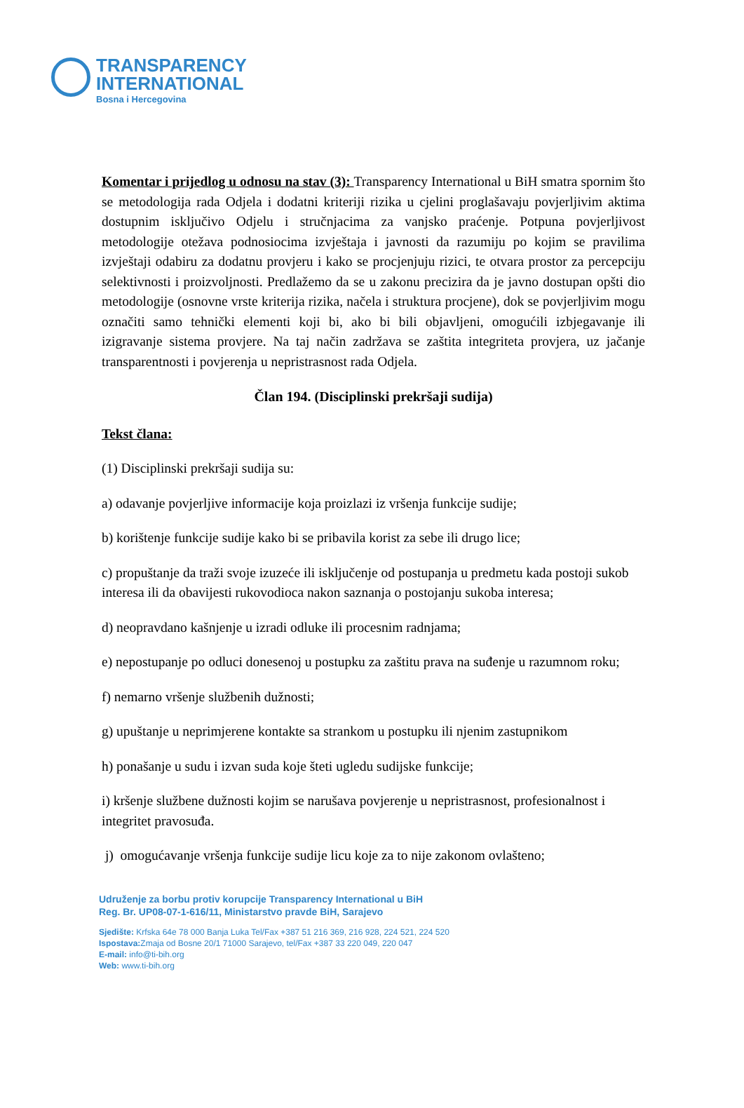TRANSPARENCY
INTERNATIONAL
Bosna i Hercegovina
Komentar i prijedlog u odnosu na stav (3): Transparency International u BiH smatra spornim što se metodologija rada Odjela i dodatni kriteriji rizika u cjelini proglašavaju povjerljivim aktima dostupnim isključivo Odjelu i stručnjacima za vanjsko praćenje. Potpuna povjerljivost metodologije otežava podnosiocima izvještaja i javnosti da razumiju po kojim se pravilima izvještaji odabiru za dodatnu provjeru i kako se procjenjuju rizici, te otvara prostor za percepciju selektivnosti i proizvoljnosti. Predlažemo da se u zakonu precizira da je javno dostupan opšti dio metodologije (osnovne vrste kriterija rizika, načela i struktura procjene), dok se povjerljivim mogu označiti samo tehnički elementi koji bi, ako bi bili objavljeni, omogućili izbjegavanje ili izigravanje sistema provjere. Na taj način zadržava se zaštita integriteta provjera, uz jačanje transparentnosti i povjerenja u nepristrasnost rada Odjela.
Član 194. (Disciplinski prekršaji sudija)
Tekst člana:
(1) Disciplinski prekršaji sudija su:
a) odavanje povjerljive informacije koja proizlazi iz vršenja funkcije sudije;
b) korištenje funkcije sudije kako bi se pribavila korist za sebe ili drugo lice;
c) propuštanje da traži svoje izuzeće ili isključenje od postupanja u predmetu kada postoji sukob interesa ili da obavijesti rukovodioca nakon saznanja o postojanju sukoba interesa;
d) neopravdano kašnjenje u izradi odluke ili procesnim radnjama;
e) nepostupanje po odluci donesenoj u postupku za zaštitu prava na suđenje u razumnom roku;
f) nemarno vršenje službenih dužnosti;
g) upuštanje u neprimjerene kontakte sa strankom u postupku ili njenim zastupnikom
h) ponašanje u sudu i izvan suda koje šteti ugledu sudijske funkcije;
i) kršenje službene dužnosti kojim se narušava povjerenje u nepristrasnost, profesionalnost i integritet pravosuđa.
j) omogućavanje vršenja funkcije sudije licu koje za to nije zakonom ovlašteno;
Udruženje za borbu protiv korupcije Transparency International u BiH
Reg. Br. UP08-07-1-616/11, Ministarstvo pravde BiH, Sarajevo
Sjedište: Krfska 64e 78 000 Banja Luka Tel/Fax +387 51 216 369, 216 928, 224 521, 224 520
Ispostava: Zmaja od Bosne 20/1 71000 Sarajevo, tel/Fax +387 33 220 049, 220 047
E-mail: info@ti-bih.org
Web: www.ti-bih.org